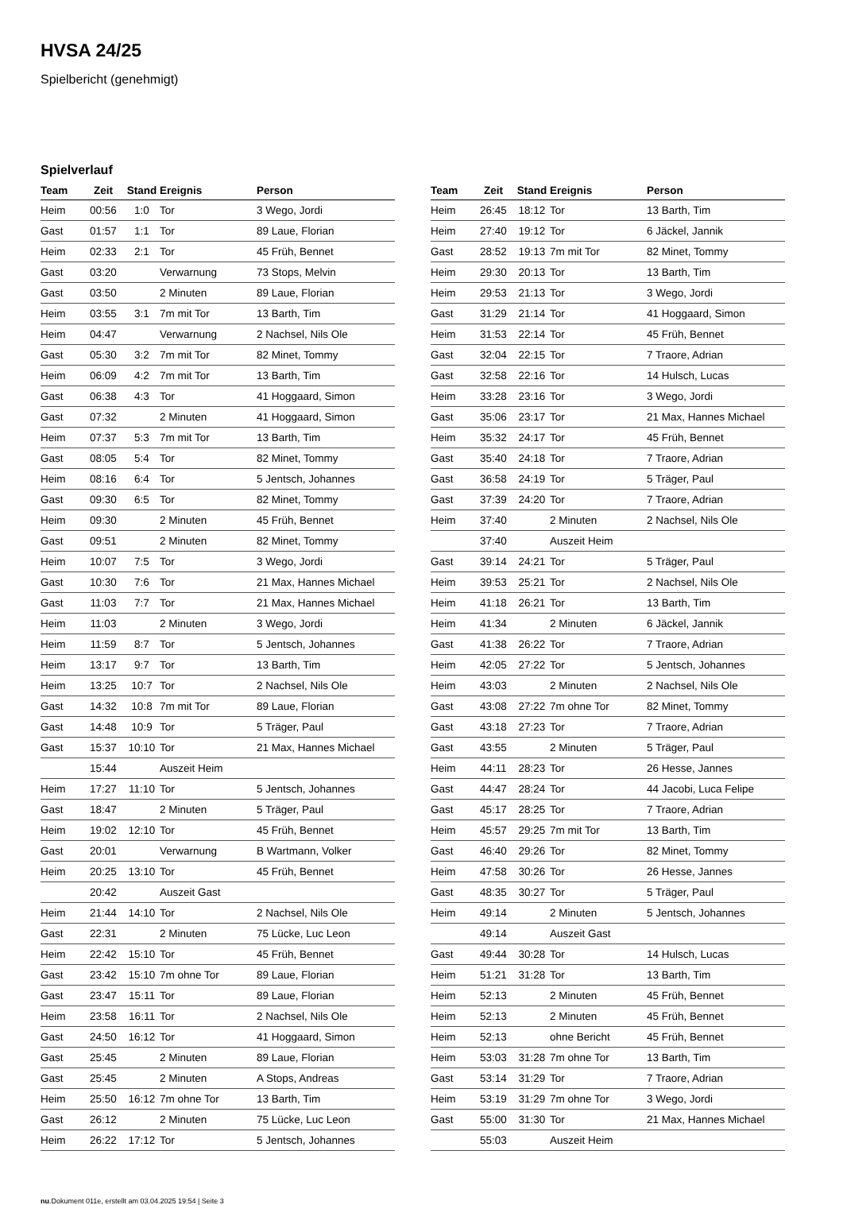HVSA 24/25
Spielbericht (genehmigt)
Spielverlauf
| Team | Zeit | Stand | Ereignis | Person |
| --- | --- | --- | --- | --- |
| Heim | 00:56 | 1:0 | Tor | 3 Wego, Jordi |
| Gast | 01:57 | 1:1 | Tor | 89 Laue, Florian |
| Heim | 02:33 | 2:1 | Tor | 45 Früh, Bennet |
| Gast | 03:20 | | Verwarnung | 73 Stops, Melvin |
| Gast | 03:50 | | 2 Minuten | 89 Laue, Florian |
| Heim | 03:55 | 3:1 | 7m mit Tor | 13 Barth, Tim |
| Heim | 04:47 | | Verwarnung | 2 Nachsel, Nils Ole |
| Gast | 05:30 | 3:2 | 7m mit Tor | 82 Minet, Tommy |
| Heim | 06:09 | 4:2 | 7m mit Tor | 13 Barth, Tim |
| Gast | 06:38 | 4:3 | Tor | 41 Hoggaard, Simon |
| Gast | 07:32 | | 2 Minuten | 41 Hoggaard, Simon |
| Heim | 07:37 | 5:3 | 7m mit Tor | 13 Barth, Tim |
| Gast | 08:05 | 5:4 | Tor | 82 Minet, Tommy |
| Heim | 08:16 | 6:4 | Tor | 5 Jentsch, Johannes |
| Gast | 09:30 | 6:5 | Tor | 82 Minet, Tommy |
| Heim | 09:30 | | 2 Minuten | 45 Früh, Bennet |
| Gast | 09:51 | | 2 Minuten | 82 Minet, Tommy |
| Heim | 10:07 | 7:5 | Tor | 3 Wego, Jordi |
| Gast | 10:30 | 7:6 | Tor | 21 Max, Hannes Michael |
| Gast | 11:03 | 7:7 | Tor | 21 Max, Hannes Michael |
| Heim | 11:03 | | 2 Minuten | 3 Wego, Jordi |
| Heim | 11:59 | 8:7 | Tor | 5 Jentsch, Johannes |
| Heim | 13:17 | 9:7 | Tor | 13 Barth, Tim |
| Heim | 13:25 | 10:7 | Tor | 2 Nachsel, Nils Ole |
| Gast | 14:32 | 10:8 | 7m mit Tor | 89 Laue, Florian |
| Gast | 14:48 | 10:9 | Tor | 5 Träger, Paul |
| Gast | 15:37 | 10:10 | Tor | 21 Max, Hannes Michael |
| | 15:44 | | Auszeit Heim | |
| Heim | 17:27 | 11:10 | Tor | 5 Jentsch, Johannes |
| Gast | 18:47 | | 2 Minuten | 5 Träger, Paul |
| Heim | 19:02 | 12:10 | Tor | 45 Früh, Bennet |
| Gast | 20:01 | | Verwarnung | B Wartmann, Volker |
| Heim | 20:25 | 13:10 | Tor | 45 Früh, Bennet |
| | 20:42 | | Auszeit Gast | |
| Heim | 21:44 | 14:10 | Tor | 2 Nachsel, Nils Ole |
| Gast | 22:31 | | 2 Minuten | 75 Lücke, Luc Leon |
| Heim | 22:42 | 15:10 | Tor | 45 Früh, Bennet |
| Gast | 23:42 | 15:10 | 7m ohne Tor | 89 Laue, Florian |
| Gast | 23:47 | 15:11 | Tor | 89 Laue, Florian |
| Heim | 23:58 | 16:11 | Tor | 2 Nachsel, Nils Ole |
| Gast | 24:50 | 16:12 | Tor | 41 Hoggaard, Simon |
| Gast | 25:45 | | 2 Minuten | 89 Laue, Florian |
| Gast | 25:45 | | 2 Minuten | A Stops, Andreas |
| Heim | 25:50 | 16:12 | 7m ohne Tor | 13 Barth, Tim |
| Gast | 26:12 | | 2 Minuten | 75 Lücke, Luc Leon |
| Heim | 26:22 | 17:12 | Tor | 5 Jentsch, Johannes |
| Team | Zeit | Stand | Ereignis | Person |
| --- | --- | --- | --- | --- |
| Heim | 26:45 | 18:12 | Tor | 13 Barth, Tim |
| Heim | 27:40 | 19:12 | Tor | 6 Jäckel, Jannik |
| Gast | 28:52 | 19:13 | 7m mit Tor | 82 Minet, Tommy |
| Heim | 29:30 | 20:13 | Tor | 13 Barth, Tim |
| Heim | 29:53 | 21:13 | Tor | 3 Wego, Jordi |
| Gast | 31:29 | 21:14 | Tor | 41 Hoggaard, Simon |
| Heim | 31:53 | 22:14 | Tor | 45 Früh, Bennet |
| Gast | 32:04 | 22:15 | Tor | 7 Traore, Adrian |
| Gast | 32:58 | 22:16 | Tor | 14 Hulsch, Lucas |
| Heim | 33:28 | 23:16 | Tor | 3 Wego, Jordi |
| Gast | 35:06 | 23:17 | Tor | 21 Max, Hannes Michael |
| Heim | 35:32 | 24:17 | Tor | 45 Früh, Bennet |
| Gast | 35:40 | 24:18 | Tor | 7 Traore, Adrian |
| Gast | 36:58 | 24:19 | Tor | 5 Träger, Paul |
| Gast | 37:39 | 24:20 | Tor | 7 Traore, Adrian |
| Heim | 37:40 | | 2 Minuten | 2 Nachsel, Nils Ole |
| | 37:40 | | Auszeit Heim | |
| Gast | 39:14 | 24:21 | Tor | 5 Träger, Paul |
| Heim | 39:53 | 25:21 | Tor | 2 Nachsel, Nils Ole |
| Heim | 41:18 | 26:21 | Tor | 13 Barth, Tim |
| Heim | 41:34 | | 2 Minuten | 6 Jäckel, Jannik |
| Gast | 41:38 | 26:22 | Tor | 7 Traore, Adrian |
| Heim | 42:05 | 27:22 | Tor | 5 Jentsch, Johannes |
| Heim | 43:03 | | 2 Minuten | 2 Nachsel, Nils Ole |
| Gast | 43:08 | 27:22 | 7m ohne Tor | 82 Minet, Tommy |
| Gast | 43:18 | 27:23 | Tor | 7 Traore, Adrian |
| Gast | 43:55 | | 2 Minuten | 5 Träger, Paul |
| Heim | 44:11 | 28:23 | Tor | 26 Hesse, Jannes |
| Gast | 44:47 | 28:24 | Tor | 44 Jacobi, Luca Felipe |
| Gast | 45:17 | 28:25 | Tor | 7 Traore, Adrian |
| Heim | 45:57 | 29:25 | 7m mit Tor | 13 Barth, Tim |
| Gast | 46:40 | 29:26 | Tor | 82 Minet, Tommy |
| Heim | 47:58 | 30:26 | Tor | 26 Hesse, Jannes |
| Gast | 48:35 | 30:27 | Tor | 5 Träger, Paul |
| Heim | 49:14 | | 2 Minuten | 5 Jentsch, Johannes |
| | 49:14 | | Auszeit Gast | |
| Gast | 49:44 | 30:28 | Tor | 14 Hulsch, Lucas |
| Heim | 51:21 | 31:28 | Tor | 13 Barth, Tim |
| Heim | 52:13 | | 2 Minuten | 45 Früh, Bennet |
| Heim | 52:13 | | 2 Minuten | 45 Früh, Bennet |
| Heim | 52:13 | | ohne Bericht | 45 Früh, Bennet |
| Heim | 53:03 | 31:28 | 7m ohne Tor | 13 Barth, Tim |
| Gast | 53:14 | 31:29 | Tor | 7 Traore, Adrian |
| Heim | 53:19 | 31:29 | 7m ohne Tor | 3 Wego, Jordi |
| Gast | 55:00 | 31:30 | Tor | 21 Max, Hannes Michael |
| | 55:03 | | Auszeit Heim | |
nu.Dokument 011e, erstellt am 03.04.2025 19:54 | Seite 3